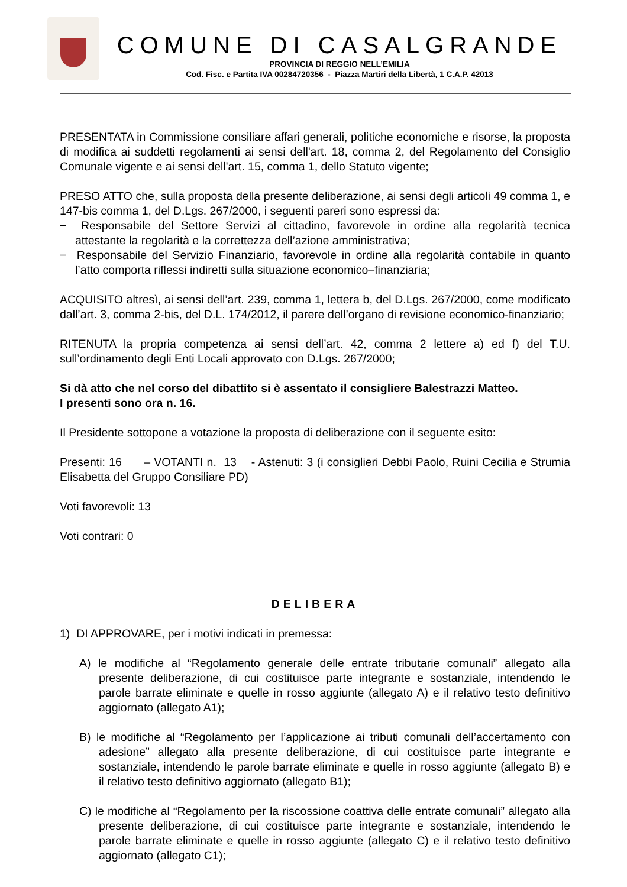COMUNE DI CASALGRANDE
PROVINCIA DI REGGIO NELL’EMILIA
Cod. Fisc. e Partita IVA 00284720356 - Piazza Martiri della Libertà, 1 C.A.P. 42013
PRESENTATA in Commissione consiliare affari generali, politiche economiche e risorse, la proposta di modifica ai suddetti regolamenti ai sensi dell'art. 18, comma 2, del Regolamento del Consiglio Comunale vigente e ai sensi dell'art. 15, comma 1, dello Statuto vigente;
PRESO ATTO che, sulla proposta della presente deliberazione, ai sensi degli articoli 49 comma 1, e 147-bis comma 1, del D.Lgs. 267/2000, i seguenti pareri sono espressi da:
− Responsabile del Settore Servizi al cittadino, favorevole in ordine alla regolarità tecnica attestante la regolarità e la correttezza dell’azione amministrativa;
− Responsabile del Servizio Finanziario, favorevole in ordine alla regolarità contabile in quanto l’atto comporta riflessi indiretti sulla situazione economico–finanziaria;
ACQUISITO altresì, ai sensi dell’art. 239, comma 1, lettera b, del D.Lgs. 267/2000, come modificato dall’art. 3, comma 2-bis, del D.L. 174/2012, il parere dell’organo di revisione economico-finanziario;
RITENUTA la propria competenza ai sensi dell’art. 42, comma 2 lettere a) ed f) del T.U. sull’ordinamento degli Enti Locali approvato con D.Lgs. 267/2000;
Si dà atto che nel corso del dibattito si è assentato il consigliere Balestrazzi Matteo.
I presenti sono ora n. 16.
Il Presidente sottopone a votazione la proposta di deliberazione con il seguente esito:
Presenti: 16 – VOTANTI n. 13 - Astenuti: 3 (i consiglieri Debbi Paolo, Ruini Cecilia e Strumia Elisabetta del Gruppo Consiliare PD)
Voti favorevoli: 13
Voti contrari: 0
DELIBERA
1) DI APPROVARE, per i motivi indicati in premessa:
A) le modifiche al “Regolamento generale delle entrate tributarie comunali” allegato alla presente deliberazione, di cui costituisce parte integrante e sostanziale, intendendo le parole barrate eliminate e quelle in rosso aggiunte (allegato A) e il relativo testo definitivo aggiornato (allegato A1);
B) le modifiche al “Regolamento per l’applicazione ai tributi comunali dell’accertamento con adesione” allegato alla presente deliberazione, di cui costituisce parte integrante e sostanziale, intendendo le parole barrate eliminate e quelle in rosso aggiunte (allegato B) e il relativo testo definitivo aggiornato (allegato B1);
C) le modifiche al “Regolamento per la riscossione coattiva delle entrate comunali” allegato alla presente deliberazione, di cui costituisce parte integrante e sostanziale, intendendo le parole barrate eliminate e quelle in rosso aggiunte (allegato C) e il relativo testo definitivo aggiornato (allegato C1);